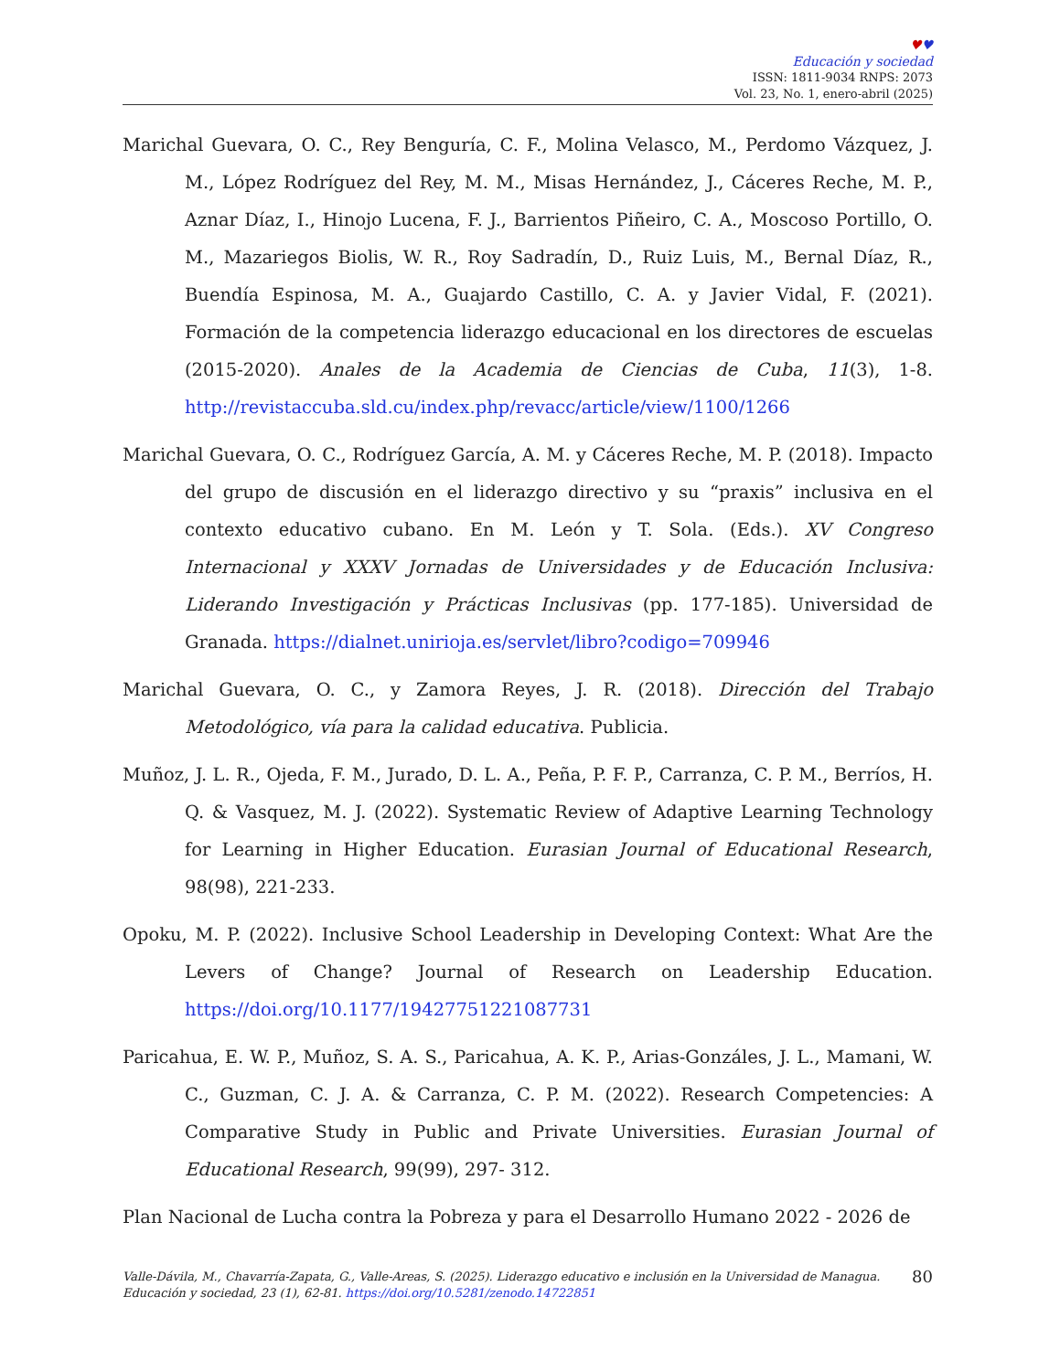♥♥
Educación y sociedad
ISSN: 1811-9034 RNPS: 2073
Vol. 23, No. 1, enero-abril (2025)
Marichal Guevara, O. C., Rey Benguría, C. F., Molina Velasco, M., Perdomo Vázquez, J. M., López Rodríguez del Rey, M. M., Misas Hernández, J., Cáceres Reche, M. P., Aznar Díaz, I., Hinojo Lucena, F. J., Barrientos Piñeiro, C. A., Moscoso Portillo, O. M., Mazariegos Biolis, W. R., Roy Sadradín, D., Ruiz Luis, M., Bernal Díaz, R., Buendía Espinosa, M. A., Guajardo Castillo, C. A. y Javier Vidal, F. (2021). Formación de la competencia liderazgo educacional en los directores de escuelas (2015-2020). Anales de la Academia de Ciencias de Cuba, 11(3), 1-8. http://revistaccuba.sld.cu/index.php/revacc/article/view/1100/1266
Marichal Guevara, O. C., Rodríguez García, A. M. y Cáceres Reche, M. P. (2018). Impacto del grupo de discusión en el liderazgo directivo y su “praxis” inclusiva en el contexto educativo cubano. En M. León y T. Sola. (Eds.). XV Congreso Internacional y XXXV Jornadas de Universidades y de Educación Inclusiva: Liderando Investigación y Prácticas Inclusivas (pp. 177-185). Universidad de Granada. https://dialnet.unirioja.es/servlet/libro?codigo=709946
Marichal Guevara, O. C., y Zamora Reyes, J. R. (2018). Dirección del Trabajo Metodológico, vía para la calidad educativa. Publicia.
Muñoz, J. L. R., Ojeda, F. M., Jurado, D. L. A., Peña, P. F. P., Carranza, C. P. M., Berríos, H. Q. & Vasquez, M. J. (2022). Systematic Review of Adaptive Learning Technology for Learning in Higher Education. Eurasian Journal of Educational Research, 98(98), 221-233.
Opoku, M. P. (2022). Inclusive School Leadership in Developing Context: What Are the Levers of Change? Journal of Research on Leadership Education. https://doi.org/10.1177/19427751221087731
Paricahua, E. W. P., Muñoz, S. A. S., Paricahua, A. K. P., Arias-Gonzáles, J. L., Mamani, W. C., Guzman, C. J. A. & Carranza, C. P. M. (2022). Research Competencies: A Comparative Study in Public and Private Universities. Eurasian Journal of Educational Research, 99(99), 297- 312.
Plan Nacional de Lucha contra la Pobreza y para el Desarrollo Humano 2022 - 2026 de
Valle-Dávila, M., Chavarría-Zapata, G., Valle-Areas, S. (2025). Liderazgo educativo e inclusión en la Universidad de Managua. Educación y sociedad, 23 (1), 62-81. https://doi.org/10.5281/zenodo.14722851
80